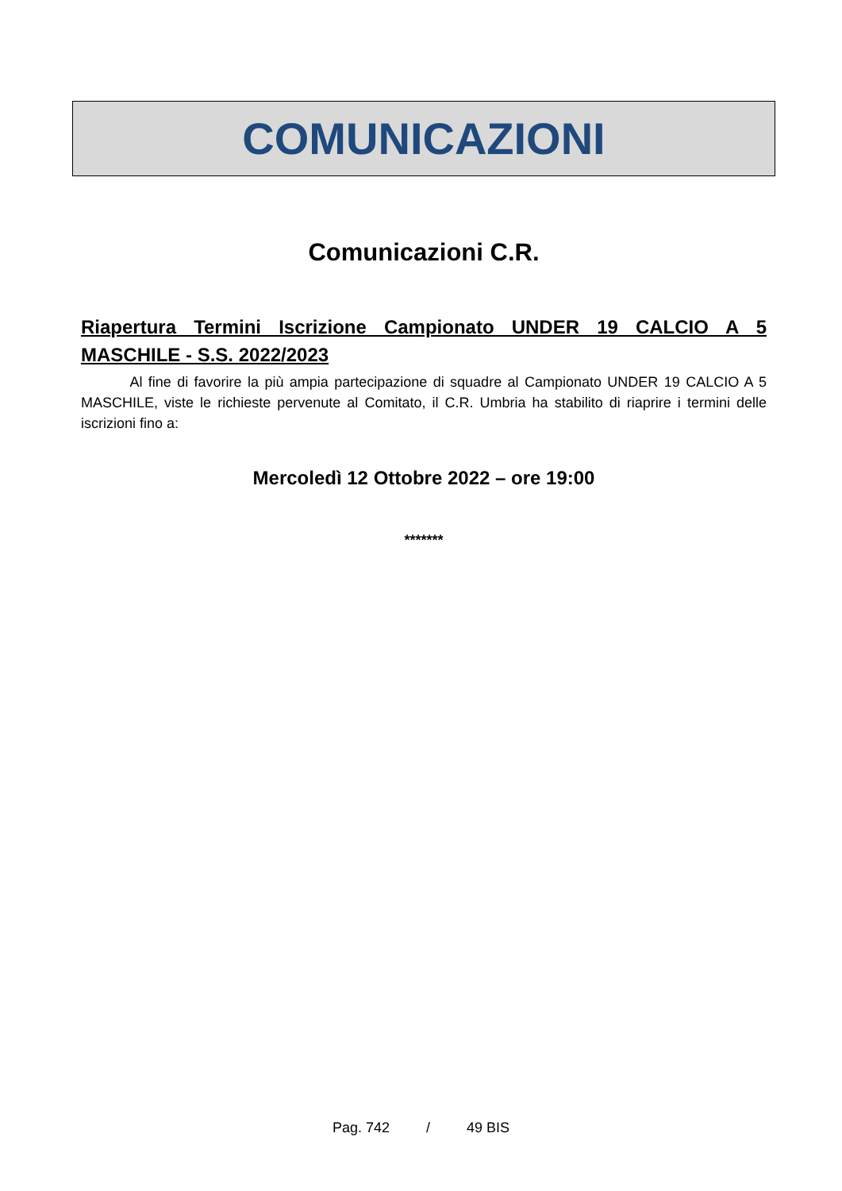COMUNICAZIONI
Comunicazioni C.R.
Riapertura Termini Iscrizione Campionato UNDER 19 CALCIO A 5 MASCHILE - S.S. 2022/2023
    Al fine di favorire la più ampia partecipazione di squadre al Campionato UNDER 19 CALCIO A 5 MASCHILE, viste le richieste pervenute al Comitato, il C.R. Umbria ha stabilito di riaprire i termini delle iscrizioni fino a:
Mercoledì 12 Ottobre 2022 – ore 19:00
*******
Pag. 742    /    49 BIS